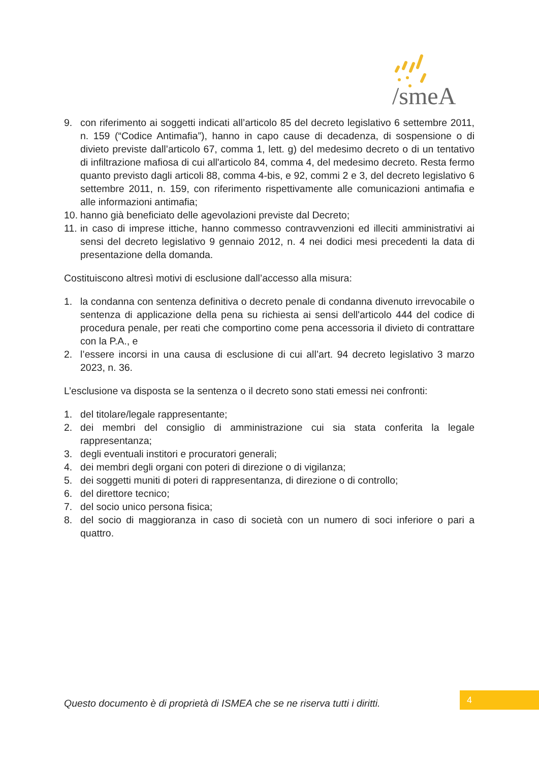/smeA
9. con riferimento ai soggetti indicati all’articolo 85 del decreto legislativo 6 settembre 2011, n. 159 (“Codice Antimafia”), hanno in capo cause di decadenza, di sospensione o di divieto previste dall’articolo 67, comma 1, lett. g) del medesimo decreto o di un tentativo di infiltrazione mafiosa di cui all'articolo 84, comma 4, del medesimo decreto. Resta fermo quanto previsto dagli articoli 88, comma 4-bis, e 92, commi 2 e 3, del decreto legislativo 6 settembre 2011, n. 159, con riferimento rispettivamente alle comunicazioni antimafia e alle informazioni antimafia;
10. hanno già beneficiato delle agevolazioni previste dal Decreto;
11. in caso di imprese ittiche, hanno commesso contravvenzioni ed illeciti amministrativi ai sensi del decreto legislativo 9 gennaio 2012, n. 4 nei dodici mesi precedenti la data di presentazione della domanda.
Costituiscono altresì motivi di esclusione dall’accesso alla misura:
1. la condanna con sentenza definitiva o decreto penale di condanna divenuto irrevocabile o sentenza di applicazione della pena su richiesta ai sensi dell'articolo 444 del codice di procedura penale, per reati che comportino come pena accessoria il divieto di contrattare con la P.A., e
2. l’essere incorsi in una causa di esclusione di cui all’art. 94 decreto legislativo 3 marzo 2023, n. 36.
L’esclusione va disposta se la sentenza o il decreto sono stati emessi nei confronti:
1. del titolare/legale rappresentante;
2. dei membri del consiglio di amministrazione cui sia stata conferita la legale rappresentanza;
3. degli eventuali institori e procuratori generali;
4. dei membri degli organi con poteri di direzione o di vigilanza;
5. dei soggetti muniti di poteri di rappresentanza, di direzione o di controllo;
6. del direttore tecnico;
7. del socio unico persona fisica;
8. del socio di maggioranza in caso di società con un numero di soci inferiore o pari a quattro.
Questo documento è di proprietà di ISMEA che se ne riserva tutti i diritti.
4